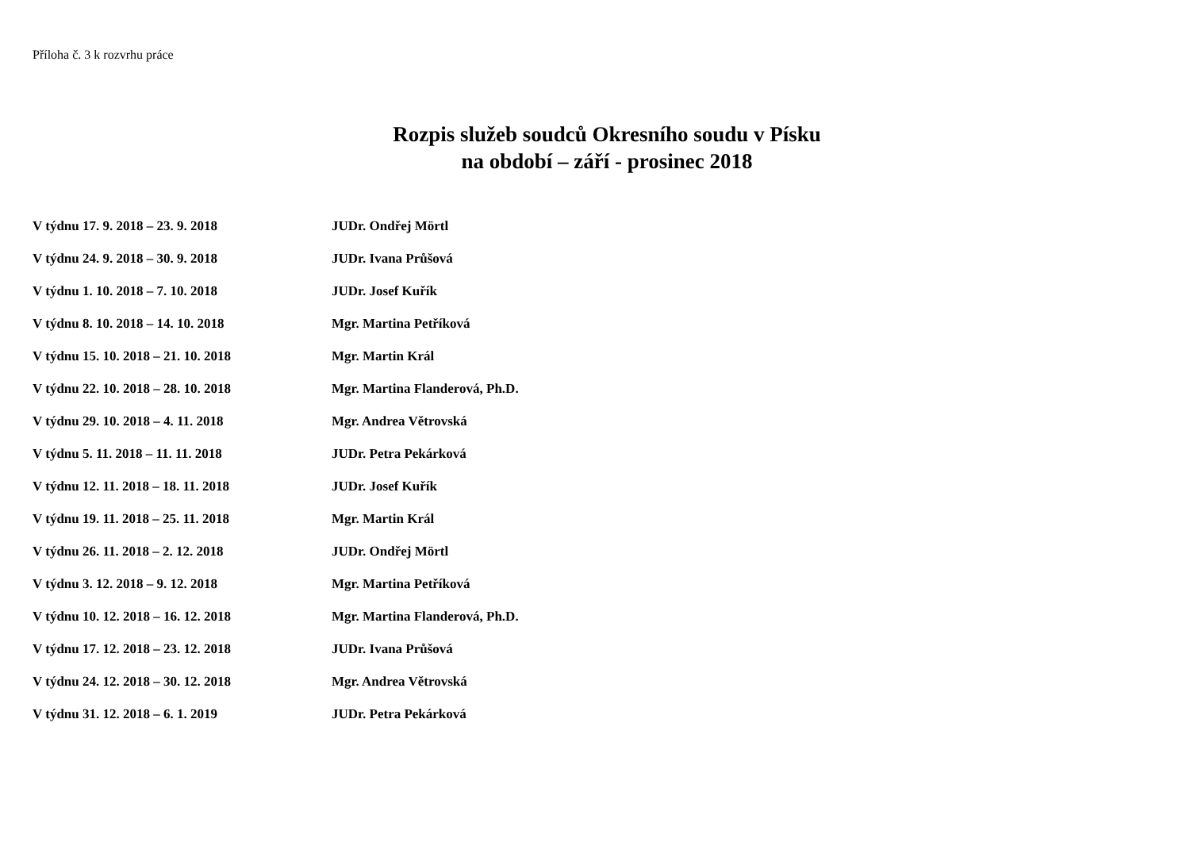Příloha č. 3 k rozvrhu práce
Rozpis služeb soudců Okresního soudu v Písku
na období – září - prosinec 2018
V týdnu 17. 9. 2018 – 23. 9. 2018 JUDr. Ondřej Mörtl
V týdnu 24. 9. 2018 – 30. 9. 2018 JUDr. Ivana Průšová
V týdnu 1. 10. 2018 – 7. 10. 2018 JUDr. Josef Kuřík
V týdnu 8. 10. 2018 – 14. 10. 2018 Mgr. Martina Petříková
V týdnu 15. 10. 2018 – 21. 10. 2018 Mgr. Martin Král
V týdnu 22. 10. 2018 – 28. 10. 2018 Mgr. Martina Flanderová, Ph.D.
V týdnu 29. 10. 2018 – 4. 11. 2018 Mgr. Andrea Větrovská
V týdnu 5. 11. 2018 – 11. 11. 2018 JUDr. Petra Pekárková
V týdnu 12. 11. 2018 – 18. 11. 2018 JUDr. Josef Kuřík
V týdnu 19. 11. 2018 – 25. 11. 2018 Mgr. Martin Král
V týdnu 26. 11. 2018 – 2. 12. 2018 JUDr. Ondřej Mörtl
V týdnu 3. 12. 2018 – 9. 12. 2018 Mgr. Martina Petříková
V týdnu 10. 12. 2018 – 16. 12. 2018 Mgr. Martina Flanderová, Ph.D.
V týdnu 17. 12. 2018 – 23. 12. 2018 JUDr. Ivana Průšová
V týdnu 24. 12. 2018 – 30. 12. 2018 Mgr. Andrea Větrovská
V týdnu 31. 12. 2018 – 6. 1. 2019 JUDr. Petra Pekárková